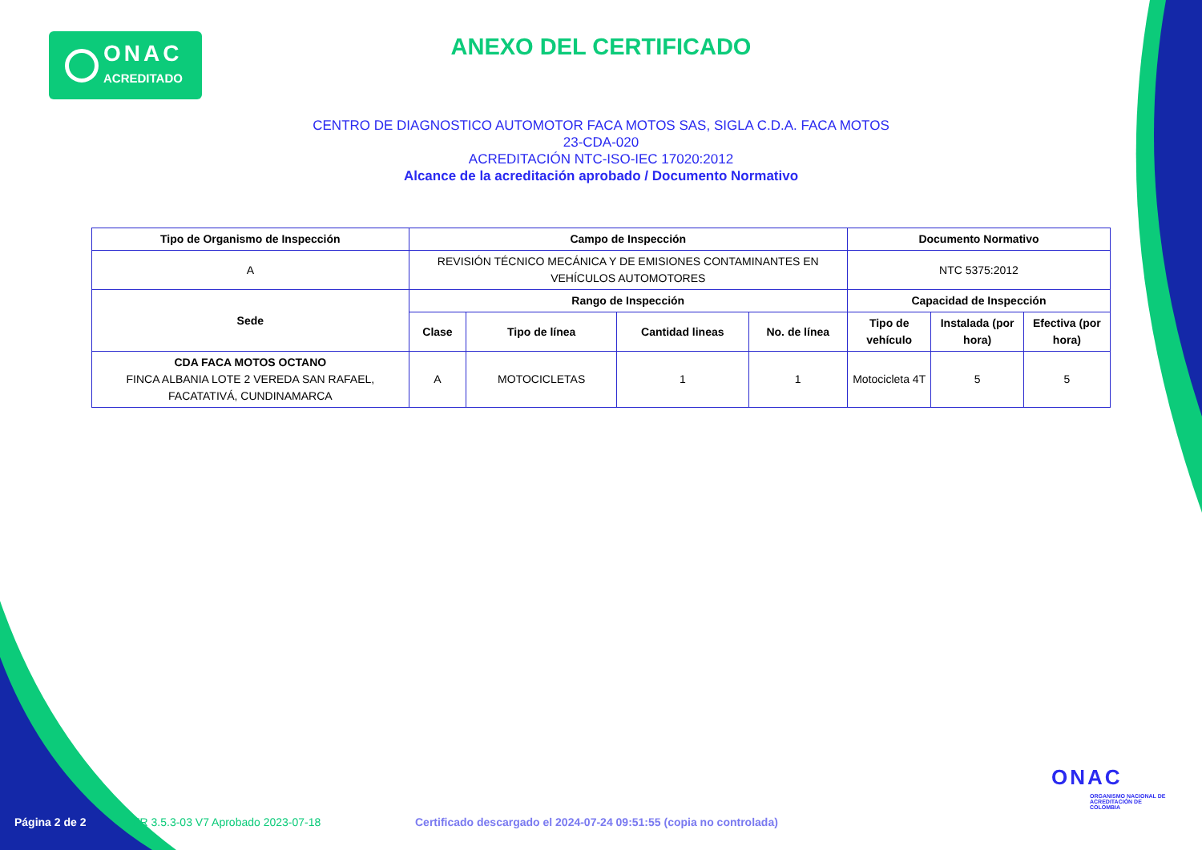ONAC
ACREDITADO
ANEXO DEL CERTIFICADO
CENTRO DE DIAGNOSTICO AUTOMOTOR FACA MOTOS SAS, SIGLA C.D.A. FACA MOTOS
23-CDA-020
ACREDITACIÓN NTC-ISO-IEC 17020:2012
Alcance de la acreditación aprobado / Documento Normativo
| Tipo de Organismo de Inspección | Campo de Inspección | | | | Documento Normativo | | |
| --- | --- | --- | --- | --- | --- | --- | --- |
| A | REVISIÓN TÉCNICO MECÁNICA Y DE EMISIONES CONTAMINANTES EN VEHÍCULOS AUTOMOTORES | | | | NTC 5375:2012 | | |
| Sede | Rango de Inspección | | | | Capacidad de Inspección | | |
| | Clase | Tipo de línea | Cantidad lineas | No. de línea | Tipo de vehículo | Instalada (por hora) | Efectiva (por hora) |
| CDA FACA MOTOS OCTANO FINCA ALBANIA LOTE 2 VEREDA SAN RAFAEL, FACATATIVÁ, CUNDINAMARCA | A | MOTOCICLETAS | 1 | 1 | Motocicleta 4T | 5 | 5 |
ONAC
ORGANISMO NACIONAL DE ACREDITACIÓN DE COLOMBIA
Página 2 de 2
FR 3.5.3-03 V7 Aprobado 2023-07-18
Certificado descargado el 2024-07-24 09:51:55 (copia no controlada)